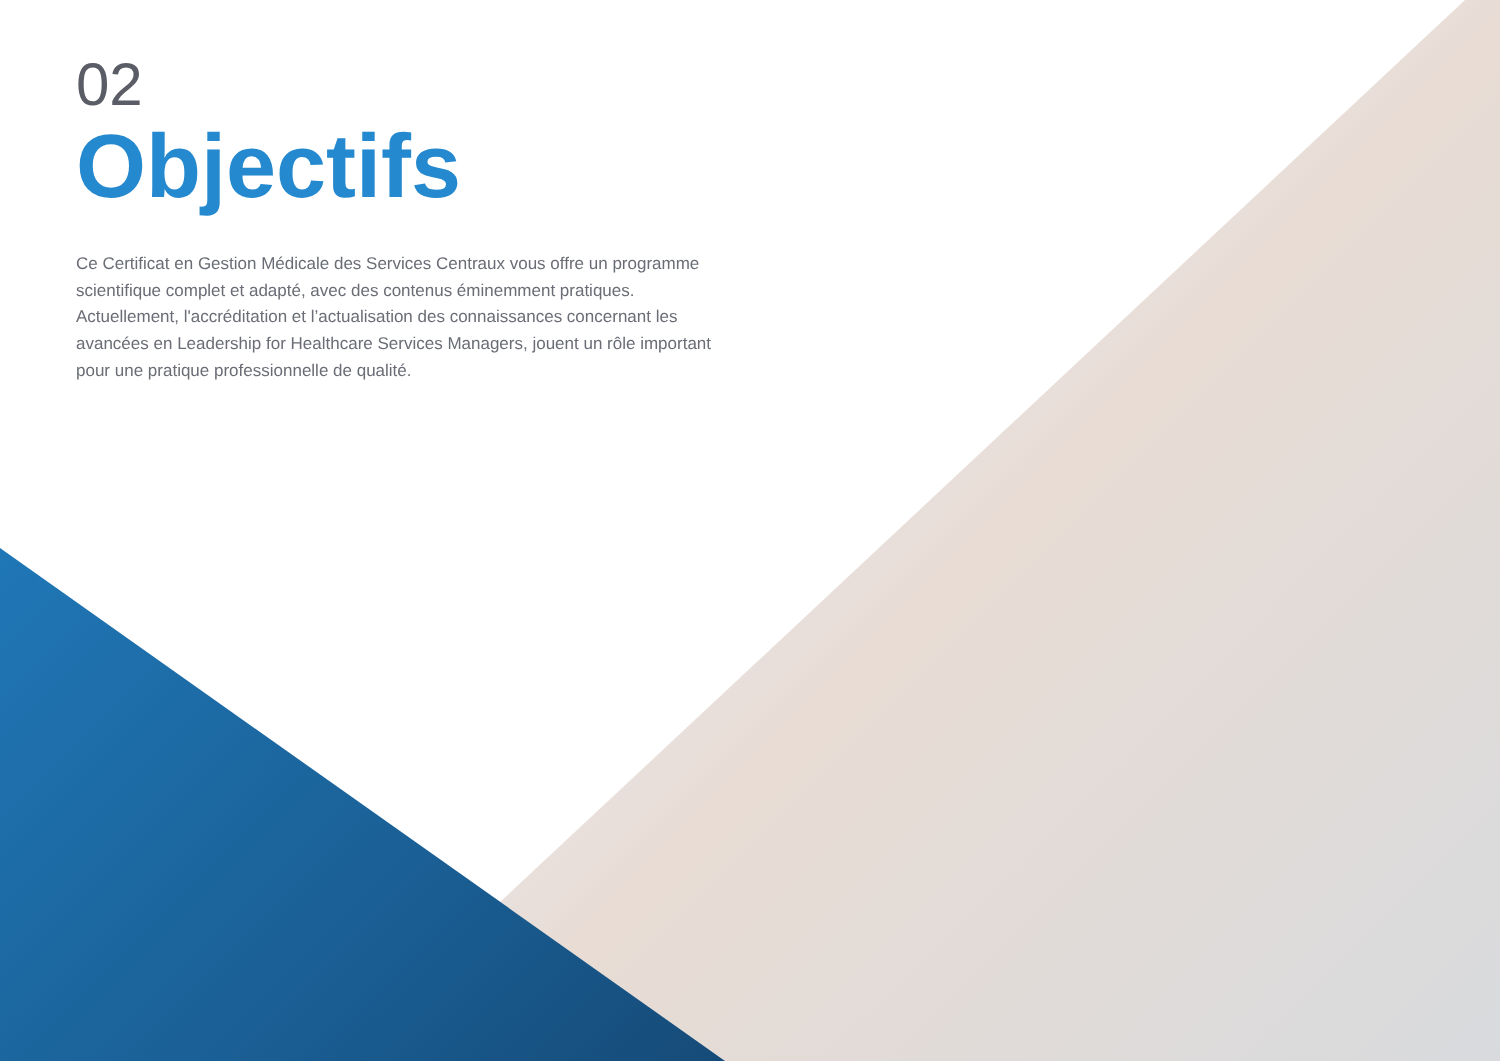02
Objectifs
Ce Certificat en Gestion Médicale des Services Centraux vous offre un programme scientifique complet et adapté, avec des contenus éminemment pratiques. Actuellement, l'accréditation et l’actualisation des connaissances concernant les avancées en Leadership for Healthcare Services Managers, jouent un rôle important pour une pratique professionnelle de qualité.